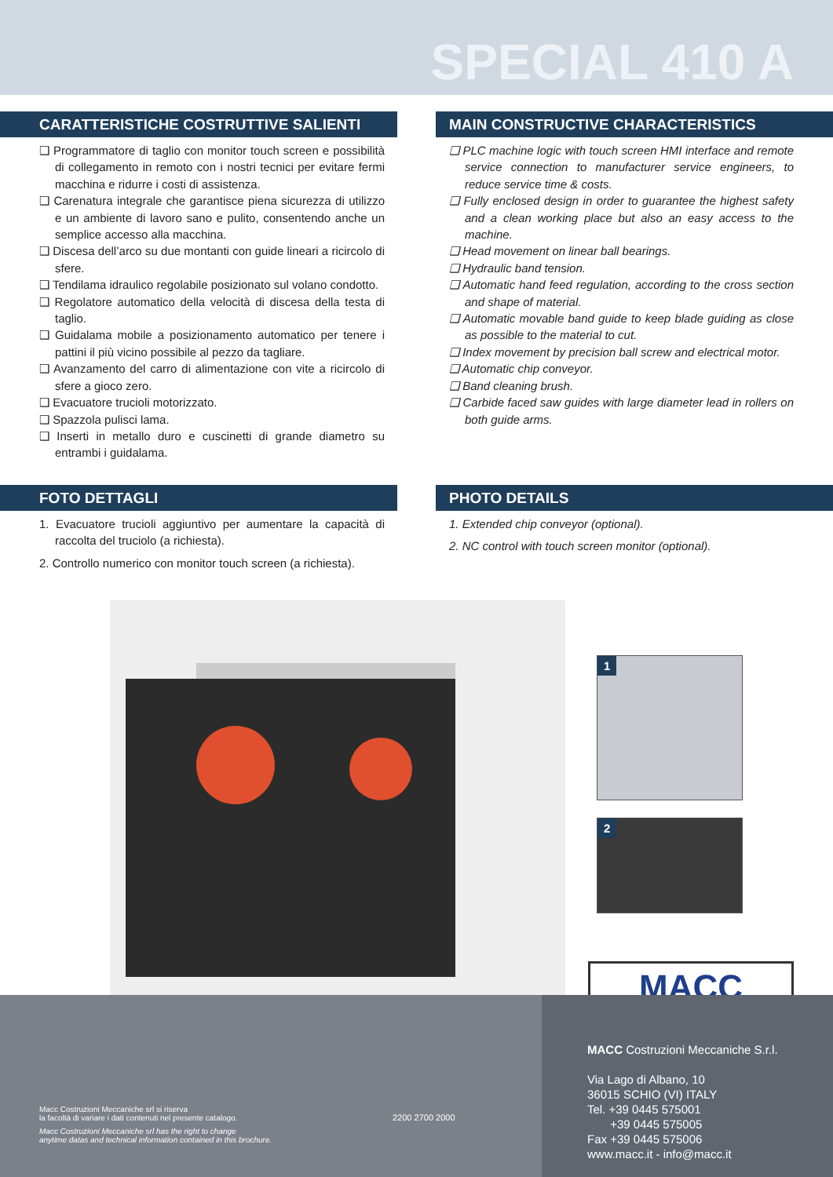SPECIAL 410 A
CARATTERISTICHE COSTRUTTIVE SALIENTI
❑ Programmatore di taglio con monitor touch screen e possibilità di collegamento in remoto con i nostri tecnici per evitare fermi macchina e ridurre i costi di assistenza.
❑ Carenatura integrale che garantisce piena sicurezza di utilizzo e un ambiente di lavoro sano e pulito, consentendo anche un semplice accesso alla macchina.
❑ Discesa dell’arco su due montanti con guide lineari a ricircolo di sfere.
❑ Tendilama idraulico regolabile posizionato sul volano condotto.
❑ Regolatore automatico della velocità di discesa della testa di taglio.
❑ Guidalama mobile a posizionamento automatico per tenere i pattini il più vicino possibile al pezzo da tagliare.
❑ Avanzamento del carro di alimentazione con vite a ricircolo di sfere a gioco zero.
❑ Evacuatore trucioli motorizzato.
❑ Spazzola pulisci lama.
❑ Inserti in metallo duro e cuscinetti di grande diametro su entrambi i guidalama.
MAIN CONSTRUCTIVE CHARACTERISTICS
❑ PLC machine logic with touch screen HMI interface and remote service connection to manufacturer service engineers, to reduce service time & costs.
❑ Fully enclosed design in order to guarantee the highest safety and a clean working place but also an easy access to the machine.
❑ Head movement on linear ball bearings.
❑ Hydraulic band tension.
❑ Automatic hand feed regulation, according to the cross section and shape of material.
❑ Automatic movable band guide to keep blade guiding as close as possible to the material to cut.
❑ Index movement by precision ball screw and electrical motor.
❑ Automatic chip conveyor.
❑ Band cleaning brush.
❑ Carbide faced saw guides with large diameter lead in rollers on both guide arms.
FOTO DETTAGLI
1. Evacuatore trucioli aggiuntivo per aumentare la capacità di raccolta del truciolo (a richiesta).
2. Controllo numerico con monitor touch screen (a richiesta).
PHOTO DETAILS
1. Extended chip conveyor (optional).
2. NC control with touch screen monitor (optional).
1
2
MACC
Macc Costruzioni Meccaniche srl si riserva
la facoltà di variare i dati contenuti nel presente catalogo.
Macc Costruzioni Meccaniche srl has the right to change
anytime datas and technical information contained in this brochure.
2200 2700 2000
MACC Costruzioni Meccaniche S.r.l.
Via Lago di Albano, 10
36015 SCHIO (VI) ITALY
Tel. +39 0445 575001
+39 0445 575005
Fax +39 0445 575006
www.macc.it - info@macc.it